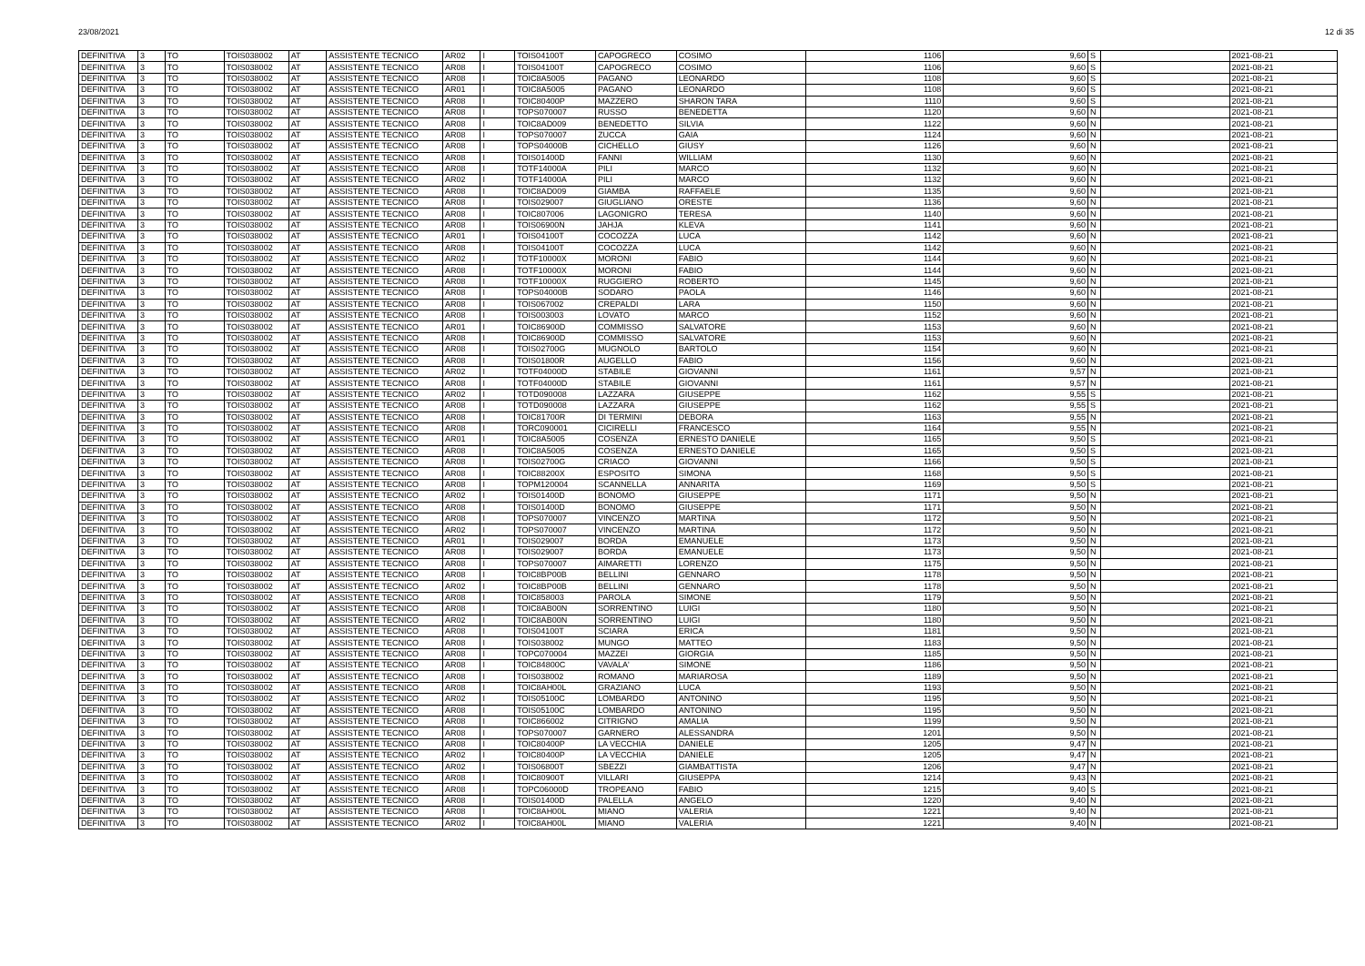23/08/2021 12 di 35
| DEFINITIVA | 3 | TO | TOIS038002 | AT | ASSISTENTE TECNICO | AR02 | I | TOIS04100T | CAPOGRECO | COSIMO | 1106 | 9,60 | S | | 2021-08-21 |
| DEFINITIVA | 3 | TO | TOIS038002 | AT | ASSISTENTE TECNICO | AR08 | I | TOIS04100T | CAPOGRECO | COSIMO | 1106 | 9,60 | S | | 2021-08-21 |
| DEFINITIVA | 3 | TO | TOIS038002 | AT | ASSISTENTE TECNICO | AR08 | I | TOIC8A5005 | PAGANO | LEONARDO | 1108 | 9,60 | S | | 2021-08-21 |
| DEFINITIVA | 3 | TO | TOIS038002 | AT | ASSISTENTE TECNICO | AR01 | I | TOIC8A5005 | PAGANO | LEONARDO | 1108 | 9,60 | S | | 2021-08-21 |
| DEFINITIVA | 3 | TO | TOIS038002 | AT | ASSISTENTE TECNICO | AR08 | I | TOIC80400P | MAZZERO | SHARON TARA | 1110 | 9,60 | S | | 2021-08-21 |
| DEFINITIVA | 3 | TO | TOIS038002 | AT | ASSISTENTE TECNICO | AR08 | I | TOPS070007 | RUSSO | BENEDETTA | 1120 | 9,60 | N | | 2021-08-21 |
| DEFINITIVA | 3 | TO | TOIS038002 | AT | ASSISTENTE TECNICO | AR08 | I | TOIC8AD009 | BENEDETTO | SILVIA | 1122 | 9,60 | N | | 2021-08-21 |
| DEFINITIVA | 3 | TO | TOIS038002 | AT | ASSISTENTE TECNICO | AR08 | I | TOPS070007 | ZUCCA | GAIA | 1124 | 9,60 | N | | 2021-08-21 |
| DEFINITIVA | 3 | TO | TOIS038002 | AT | ASSISTENTE TECNICO | AR08 | I | TOPS04000B | CICHELLO | GIUSY | 1126 | 9,60 | N | | 2021-08-21 |
| DEFINITIVA | 3 | TO | TOIS038002 | AT | ASSISTENTE TECNICO | AR08 | I | TOIS01400D | FANNI | WILLIAM | 1130 | 9,60 | N | | 2021-08-21 |
| DEFINITIVA | 3 | TO | TOIS038002 | AT | ASSISTENTE TECNICO | AR08 | I | TOTF14000A | PILI | MARCO | 1132 | 9,60 | N | | 2021-08-21 |
| DEFINITIVA | 3 | TO | TOIS038002 | AT | ASSISTENTE TECNICO | AR02 | I | TOTF14000A | PILI | MARCO | 1132 | 9,60 | N | | 2021-08-21 |
| DEFINITIVA | 3 | TO | TOIS038002 | AT | ASSISTENTE TECNICO | AR08 | I | TOIC8AD009 | GIAMBA | RAFFAELE | 1135 | 9,60 | N | | 2021-08-21 |
| DEFINITIVA | 3 | TO | TOIS038002 | AT | ASSISTENTE TECNICO | AR08 | I | TOIS029007 | GIUGLIANO | ORESTE | 1136 | 9,60 | N | | 2021-08-21 |
| DEFINITIVA | 3 | TO | TOIS038002 | AT | ASSISTENTE TECNICO | AR08 | I | TOIC807006 | LAGONIGRO | TERESA | 1140 | 9,60 | N | | 2021-08-21 |
| DEFINITIVA | 3 | TO | TOIS038002 | AT | ASSISTENTE TECNICO | AR08 | I | TOIS06900N | JAHJA | KLEVA | 1141 | 9,60 | N | | 2021-08-21 |
| DEFINITIVA | 3 | TO | TOIS038002 | AT | ASSISTENTE TECNICO | AR01 | I | TOIS04100T | COCOZZA | LUCA | 1142 | 9,60 | N | | 2021-08-21 |
| DEFINITIVA | 3 | TO | TOIS038002 | AT | ASSISTENTE TECNICO | AR08 | I | TOIS04100T | COCOZZA | LUCA | 1142 | 9,60 | N | | 2021-08-21 |
| DEFINITIVA | 3 | TO | TOIS038002 | AT | ASSISTENTE TECNICO | AR02 | I | TOTF10000X | MORONI | FABIO | 1144 | 9,60 | N | | 2021-08-21 |
| DEFINITIVA | 3 | TO | TOIS038002 | AT | ASSISTENTE TECNICO | AR08 | I | TOTF10000X | MORONI | FABIO | 1144 | 9,60 | N | | 2021-08-21 |
| DEFINITIVA | 3 | TO | TOIS038002 | AT | ASSISTENTE TECNICO | AR08 | I | TOTF10000X | RUGGIERO | ROBERTO | 1145 | 9,60 | N | | 2021-08-21 |
| DEFINITIVA | 3 | TO | TOIS038002 | AT | ASSISTENTE TECNICO | AR08 | I | TOPS04000B | SODARO | PAOLA | 1146 | 9,60 | N | | 2021-08-21 |
| DEFINITIVA | 3 | TO | TOIS038002 | AT | ASSISTENTE TECNICO | AR08 | I | TOIS067002 | CREPALDI | LARA | 1150 | 9,60 | N | | 2021-08-21 |
| DEFINITIVA | 3 | TO | TOIS038002 | AT | ASSISTENTE TECNICO | AR08 | I | TOIS003003 | LOVATO | MARCO | 1152 | 9,60 | N | | 2021-08-21 |
| DEFINITIVA | 3 | TO | TOIS038002 | AT | ASSISTENTE TECNICO | AR01 | I | TOIC86900D | COMMISSO | SALVATORE | 1153 | 9,60 | N | | 2021-08-21 |
| DEFINITIVA | 3 | TO | TOIS038002 | AT | ASSISTENTE TECNICO | AR08 | I | TOIC86900D | COMMISSO | SALVATORE | 1153 | 9,60 | N | | 2021-08-21 |
| DEFINITIVA | 3 | TO | TOIS038002 | AT | ASSISTENTE TECNICO | AR08 | I | TOIS02700G | MUGNOLO | BARTOLO | 1154 | 9,60 | N | | 2021-08-21 |
| DEFINITIVA | 3 | TO | TOIS038002 | AT | ASSISTENTE TECNICO | AR08 | I | TOIS01800R | AUGELLO | FABIO | 1156 | 9,60 | N | | 2021-08-21 |
| DEFINITIVA | 3 | TO | TOIS038002 | AT | ASSISTENTE TECNICO | AR02 | I | TOTF04000D | STABILE | GIOVANNI | 1161 | 9,57 | N | | 2021-08-21 |
| DEFINITIVA | 3 | TO | TOIS038002 | AT | ASSISTENTE TECNICO | AR08 | I | TOTF04000D | STABILE | GIOVANNI | 1161 | 9,57 | N | | 2021-08-21 |
| DEFINITIVA | 3 | TO | TOIS038002 | AT | ASSISTENTE TECNICO | AR02 | I | TOTD090008 | LAZZARA | GIUSEPPE | 1162 | 9,55 | S | | 2021-08-21 |
| DEFINITIVA | 3 | TO | TOIS038002 | AT | ASSISTENTE TECNICO | AR08 | I | TOTD090008 | LAZZARA | GIUSEPPE | 1162 | 9,55 | S | | 2021-08-21 |
| DEFINITIVA | 3 | TO | TOIS038002 | AT | ASSISTENTE TECNICO | AR08 | I | TOIC81700R | DI TERMINI | DEBORA | 1163 | 9,55 | N | | 2021-08-21 |
| DEFINITIVA | 3 | TO | TOIS038002 | AT | ASSISTENTE TECNICO | AR08 | I | TORC090001 | CICIRELLI | FRANCESCO | 1164 | 9,55 | N | | 2021-08-21 |
| DEFINITIVA | 3 | TO | TOIS038002 | AT | ASSISTENTE TECNICO | AR01 | I | TOIC8A5005 | COSENZA | ERNESTO DANIELE | 1165 | 9,50 | S | | 2021-08-21 |
| DEFINITIVA | 3 | TO | TOIS038002 | AT | ASSISTENTE TECNICO | AR08 | I | TOIC8A5005 | COSENZA | ERNESTO DANIELE | 1165 | 9,50 | S | | 2021-08-21 |
| DEFINITIVA | 3 | TO | TOIS038002 | AT | ASSISTENTE TECNICO | AR08 | I | TOIS02700G | CRIACO | GIOVANNI | 1166 | 9,50 | S | | 2021-08-21 |
| DEFINITIVA | 3 | TO | TOIS038002 | AT | ASSISTENTE TECNICO | AR08 | I | TOIC88200X | ESPOSITO | SIMONA | 1168 | 9,50 | S | | 2021-08-21 |
| DEFINITIVA | 3 | TO | TOIS038002 | AT | ASSISTENTE TECNICO | AR08 | I | TOPM120004 | SCANNELLA | ANNARITA | 1169 | 9,50 | S | | 2021-08-21 |
| DEFINITIVA | 3 | TO | TOIS038002 | AT | ASSISTENTE TECNICO | AR02 | I | TOIS01400D | BONOMO | GIUSEPPE | 1171 | 9,50 | N | | 2021-08-21 |
| DEFINITIVA | 3 | TO | TOIS038002 | AT | ASSISTENTE TECNICO | AR08 | I | TOIS01400D | BONOMO | GIUSEPPE | 1171 | 9,50 | N | | 2021-08-21 |
| DEFINITIVA | 3 | TO | TOIS038002 | AT | ASSISTENTE TECNICO | AR08 | I | TOPS070007 | VINCENZO | MARTINA | 1172 | 9,50 | N | | 2021-08-21 |
| DEFINITIVA | 3 | TO | TOIS038002 | AT | ASSISTENTE TECNICO | AR02 | I | TOPS070007 | VINCENZO | MARTINA | 1172 | 9,50 | N | | 2021-08-21 |
| DEFINITIVA | 3 | TO | TOIS038002 | AT | ASSISTENTE TECNICO | AR01 | I | TOIS029007 | BORDA | EMANUELE | 1173 | 9,50 | N | | 2021-08-21 |
| DEFINITIVA | 3 | TO | TOIS038002 | AT | ASSISTENTE TECNICO | AR08 | I | TOIS029007 | BORDA | EMANUELE | 1173 | 9,50 | N | | 2021-08-21 |
| DEFINITIVA | 3 | TO | TOIS038002 | AT | ASSISTENTE TECNICO | AR08 | I | TOPS070007 | AIMARETTI | LORENZO | 1175 | 9,50 | N | | 2021-08-21 |
| DEFINITIVA | 3 | TO | TOIS038002 | AT | ASSISTENTE TECNICO | AR08 | I | TOIC8BP00B | BELLINI | GENNARO | 1178 | 9,50 | N | | 2021-08-21 |
| DEFINITIVA | 3 | TO | TOIS038002 | AT | ASSISTENTE TECNICO | AR02 | I | TOIC8BP00B | BELLINI | GENNARO | 1178 | 9,50 | N | | 2021-08-21 |
| DEFINITIVA | 3 | TO | TOIS038002 | AT | ASSISTENTE TECNICO | AR08 | I | TOIC858003 | PAROLA | SIMONE | 1179 | 9,50 | N | | 2021-08-21 |
| DEFINITIVA | 3 | TO | TOIS038002 | AT | ASSISTENTE TECNICO | AR08 | I | TOIC8AB00N | SORRENTINO | LUIGI | 1180 | 9,50 | N | | 2021-08-21 |
| DEFINITIVA | 3 | TO | TOIS038002 | AT | ASSISTENTE TECNICO | AR02 | I | TOIC8AB00N | SORRENTINO | LUIGI | 1180 | 9,50 | N | | 2021-08-21 |
| DEFINITIVA | 3 | TO | TOIS038002 | AT | ASSISTENTE TECNICO | AR08 | I | TOIS04100T | SCIARA | ERICA | 1181 | 9,50 | N | | 2021-08-21 |
| DEFINITIVA | 3 | TO | TOIS038002 | AT | ASSISTENTE TECNICO | AR08 | I | TOIS038002 | MUNGO | MATTEO | 1183 | 9,50 | N | | 2021-08-21 |
| DEFINITIVA | 3 | TO | TOIS038002 | AT | ASSISTENTE TECNICO | AR08 | I | TOPC070004 | MAZZEI | GIORGIA | 1185 | 9,50 | N | | 2021-08-21 |
| DEFINITIVA | 3 | TO | TOIS038002 | AT | ASSISTENTE TECNICO | AR08 | I | TOIC84800C | VAVALA' | SIMONE | 1186 | 9,50 | N | | 2021-08-21 |
| DEFINITIVA | 3 | TO | TOIS038002 | AT | ASSISTENTE TECNICO | AR08 | I | TOIS038002 | ROMANO | MARIAROSA | 1189 | 9,50 | N | | 2021-08-21 |
| DEFINITIVA | 3 | TO | TOIS038002 | AT | ASSISTENTE TECNICO | AR08 | I | TOIC8AH00L | GRAZIANO | LUCA | 1193 | 9,50 | N | | 2021-08-21 |
| DEFINITIVA | 3 | TO | TOIS038002 | AT | ASSISTENTE TECNICO | AR02 | I | TOIS05100C | LOMBARDO | ANTONINO | 1195 | 9,50 | N | | 2021-08-21 |
| DEFINITIVA | 3 | TO | TOIS038002 | AT | ASSISTENTE TECNICO | AR08 | I | TOIS05100C | LOMBARDO | ANTONINO | 1195 | 9,50 | N | | 2021-08-21 |
| DEFINITIVA | 3 | TO | TOIS038002 | AT | ASSISTENTE TECNICO | AR08 | I | TOIC866002 | CITRIGNO | AMALIA | 1199 | 9,50 | N | | 2021-08-21 |
| DEFINITIVA | 3 | TO | TOIS038002 | AT | ASSISTENTE TECNICO | AR08 | I | TOPS070007 | GARNERO | ALESSANDRA | 1201 | 9,50 | N | | 2021-08-21 |
| DEFINITIVA | 3 | TO | TOIS038002 | AT | ASSISTENTE TECNICO | AR08 | I | TOIC80400P | LA VECCHIA | DANIELE | 1205 | 9,47 | N | | 2021-08-21 |
| DEFINITIVA | 3 | TO | TOIS038002 | AT | ASSISTENTE TECNICO | AR02 | I | TOIC80400P | LA VECCHIA | DANIELE | 1205 | 9,47 | N | | 2021-08-21 |
| DEFINITIVA | 3 | TO | TOIS038002 | AT | ASSISTENTE TECNICO | AR02 | I | TOIS06800T | SBEZZI | GIAMBATTISTA | 1206 | 9,47 | N | | 2021-08-21 |
| DEFINITIVA | 3 | TO | TOIS038002 | AT | ASSISTENTE TECNICO | AR08 | I | TOIC80900T | VILLARI | GIUSEPPA | 1214 | 9,43 | N | | 2021-08-21 |
| DEFINITIVA | 3 | TO | TOIS038002 | AT | ASSISTENTE TECNICO | AR08 | I | TOPC06000D | TROPEANO | FABIO | 1215 | 9,40 | S | | 2021-08-21 |
| DEFINITIVA | 3 | TO | TOIS038002 | AT | ASSISTENTE TECNICO | AR08 | I | TOIS01400D | PALELLA | ANGELO | 1220 | 9,40 | N | | 2021-08-21 |
| DEFINITIVA | 3 | TO | TOIS038002 | AT | ASSISTENTE TECNICO | AR08 | I | TOIC8AH00L | MIANO | VALERIA | 1221 | 9,40 | N | | 2021-08-21 |
| DEFINITIVA | 3 | TO | TOIS038002 | AT | ASSISTENTE TECNICO | AR02 | I | TOIC8AH00L | MIANO | VALERIA | 1221 | 9,40 | N | | 2021-08-21 |